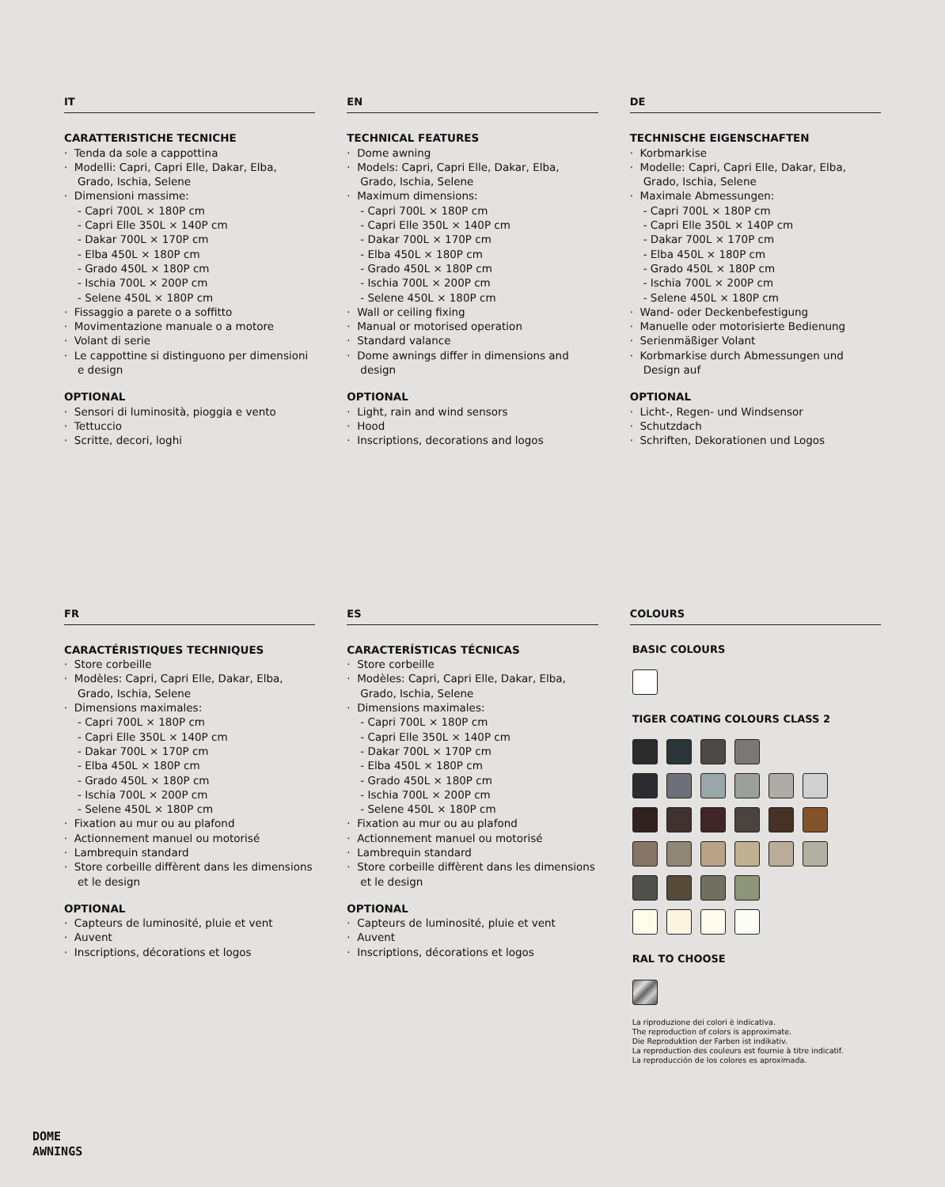IT
CARATTERISTICHE TECNICHE
· Tenda da sole a cappottina
· Modelli: Capri, Capri Elle, Dakar, Elba, Grado, Ischia, Selene
· Dimensioni massime:
- Capri 700L × 180P cm
- Capri Elle 350L × 140P cm
- Dakar 700L × 170P cm
- Elba 450L × 180P cm
- Grado 450L × 180P cm
- Ischia 700L × 200P cm
- Selene 450L × 180P cm
· Fissaggio a parete o a soffitto
· Movimentazione manuale o a motore
· Volant di serie
· Le cappottine si distinguono per dimensioni e design
OPTIONAL
· Sensori di luminosità, pioggia e vento
· Tettuccio
· Scritte, decori, loghi
EN
TECHNICAL FEATURES
· Dome awning
· Models: Capri, Capri Elle, Dakar, Elba, Grado, Ischia, Selene
· Maximum dimensions:
- Capri 700L × 180P cm
- Capri Elle 350L × 140P cm
- Dakar 700L × 170P cm
- Elba 450L × 180P cm
- Grado 450L × 180P cm
- Ischia 700L × 200P cm
- Selene 450L × 180P cm
· Wall or ceiling fixing
· Manual or motorised operation
· Standard valance
· Dome awnings differ in dimensions and design
OPTIONAL
· Light, rain and wind sensors
· Hood
· Inscriptions, decorations and logos
DE
TECHNISCHE EIGENSCHAFTEN
· Korbmarkise
· Modelle: Capri, Capri Elle, Dakar, Elba, Grado, Ischia, Selene
· Maximale Abmessungen:
- Capri 700L × 180P cm
- Capri Elle 350L × 140P cm
- Dakar 700L × 170P cm
- Elba 450L × 180P cm
- Grado 450L × 180P cm
- Ischia 700L × 200P cm
- Selene 450L × 180P cm
· Wand- oder Deckenbefestigung
· Manuelle oder motorisierte Bedienung
· Serienmäßiger Volant
· Korbmarkise durch Abmessungen und Design auf
OPTIONAL
· Licht-, Regen- und Windsensor
· Schutzdach
· Schriften, Dekorationen und Logos
FR
CARACTÉRISTIQUES TECHNIQUES
· Store corbeille
· Modèles: Capri, Capri Elle, Dakar, Elba, Grado, Ischia, Selene
· Dimensions maximales:
- Capri 700L × 180P cm
- Capri Elle 350L × 140P cm
- Dakar 700L × 170P cm
- Elba 450L × 180P cm
- Grado 450L × 180P cm
- Ischia 700L × 200P cm
- Selene 450L × 180P cm
· Fixation au mur ou au plafond
· Actionnement manuel ou motorisé
· Lambrequin standard
· Store corbeille diffèrent dans les dimensions et le design
OPTIONAL
· Capteurs de luminosité, pluie et vent
· Auvent
· Inscriptions, décorations et logos
ES
CARACTERÍSTICAS TÉCNICAS
· Store corbeille
· Modèles: Capri, Capri Elle, Dakar, Elba, Grado, Ischia, Selene
· Dimensions maximales:
- Capri 700L × 180P cm
- Capri Elle 350L × 140P cm
- Dakar 700L × 170P cm
- Elba 450L × 180P cm
- Grado 450L × 180P cm
- Ischia 700L × 200P cm
- Selene 450L × 180P cm
· Fixation au mur ou au plafond
· Actionnement manuel ou motorisé
· Lambrequin standard
· Store corbeille diffèrent dans les dimensions et le design
OPTIONAL
· Capteurs de luminosité, pluie et vent
· Auvent
· Inscriptions, décorations et logos
COLOURS
BASIC COLOURS
TIGER COATING COLOURS CLASS 2
RAL TO CHOOSE
La riproduzione dei colori è indicativa.
The reproduction of colors is approximate.
Die Reproduktion der Farben ist indikativ.
La reproduction des couleurs est fournie à titre indicatif.
La reproducción de los colores es aproximada.
DOME
AWNINGS